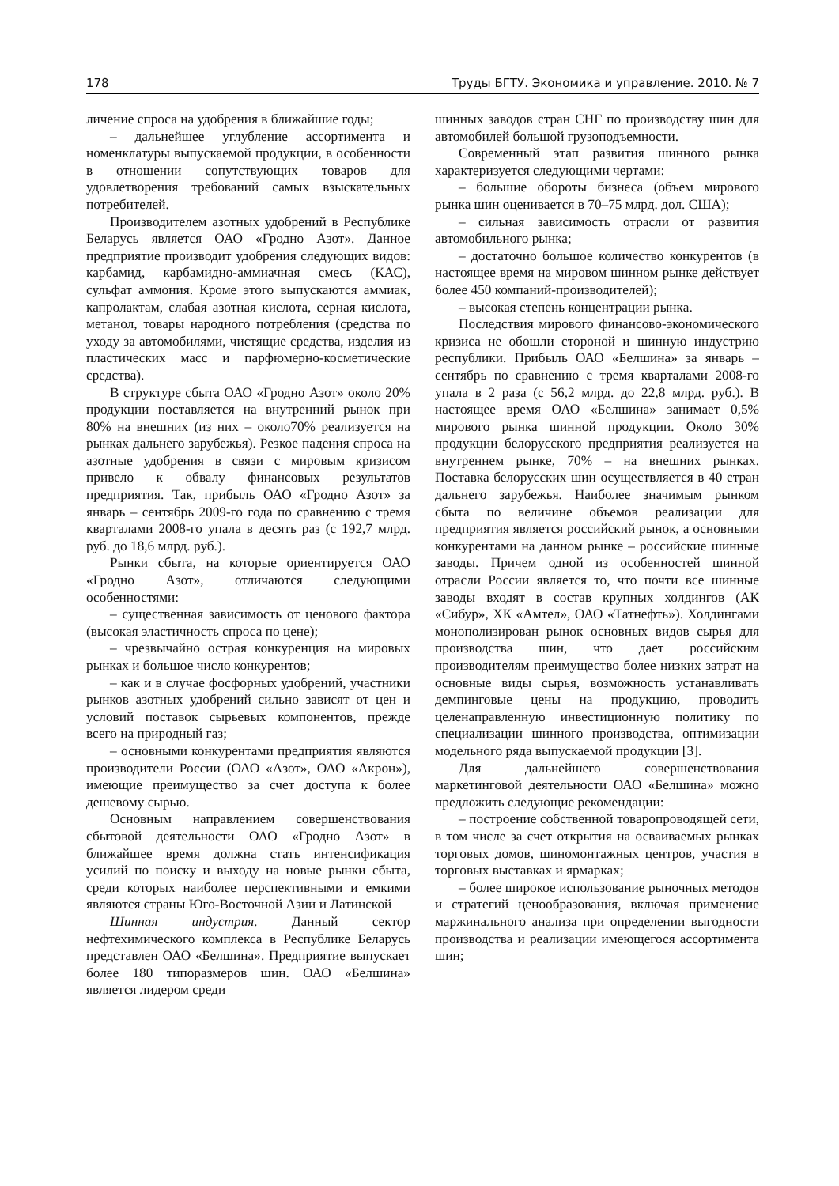178 Труды БГТУ. Экономика и управление. 2010. № 7
личение спроса на удобрения в ближайшие годы;
– дальнейшее углубление ассортимента и номенклатуры выпускаемой продукции, в особенности в отношении сопутствующих товаров для удовлетворения требований самых взыскательных потребителей.
Производителем азотных удобрений в Республике Беларусь является ОАО «Гродно Азот». Данное предприятие производит удобрения следующих видов: карбамид, карбамидно-аммиачная смесь (КАС), сульфат аммония. Кроме этого выпускаются аммиак, капролактам, слабая азотная кислота, серная кислота, метанол, товары народного потребления (средства по уходу за автомобилями, чистящие средства, изделия из пластических масс и парфюмерно-косметические средства).
В структуре сбыта ОАО «Гродно Азот» около 20% продукции поставляется на внутренний рынок при 80% на внешних (из них – около70% реализуется на рынках дальнего зарубежья). Резкое падения спроса на азотные удобрения в связи с мировым кризисом привело к обвалу финансовых результатов предприятия. Так, прибыль ОАО «Гродно Азот» за январь – сентябрь 2009-го года по сравнению с тремя кварталами 2008-го упала в десять раз (с 192,7 млрд. руб. до 18,6 млрд. руб.).
Рынки сбыта, на которые ориентируется ОАО «Гродно Азот», отличаются следующими особенностями:
– существенная зависимость от ценового фактора (высокая эластичность спроса по цене);
– чрезвычайно острая конкуренция на мировых рынках и большое число конкурентов;
– как и в случае фосфорных удобрений, участники рынков азотных удобрений сильно зависят от цен и условий поставок сырьевых компонентов, прежде всего на природный газ;
– основными конкурентами предприятия являются производители России (ОАО «Азот», ОАО «Акрон»), имеющие преимущество за счет доступа к более дешевому сырью.
Основным направлением совершенствования сбытовой деятельности ОАО «Гродно Азот» в ближайшее время должна стать интенсификация усилий по поиску и выходу на новые рынки сбыта, среди которых наиболее перспективными и емкими являются страны Юго-Восточной Азии и Латинской
Шинная индустрия. Данный сектор нефтехимического комплекса в Республике Беларусь представлен ОАО «Белшина». Предприятие выпускает более 180 типоразмеров шин. ОАО «Белшина» является лидером среди
шинных заводов стран СНГ по производству шин для автомобилей большой грузоподъемности.
Современный этап развития шинного рынка характеризуется следующими чертами:
– большие обороты бизнеса (объем мирового рынка шин оценивается в 70–75 млрд. дол. США);
– сильная зависимость отрасли от развития автомобильного рынка;
– достаточно большое количество конкурентов (в настоящее время на мировом шинном рынке действует более 450 компаний-производителей);
– высокая степень концентрации рынка.
Последствия мирового финансово-экономического кризиса не обошли стороной и шинную индустрию республики. Прибыль ОАО «Белшина» за январь – сентябрь по сравнению с тремя кварталами 2008-го упала в 2 раза (с 56,2 млрд. до 22,8 млрд. руб.). В настоящее время ОАО «Белшина» занимает 0,5% мирового рынка шинной продукции. Около 30% продукции белорусского предприятия реализуется на внутреннем рынке, 70% – на внешних рынках. Поставка белорусских шин осуществляется в 40 стран дальнего зарубежья. Наиболее значимым рынком сбыта по величине объемов реализации для предприятия является российский рынок, а основными конкурентами на данном рынке – российские шинные заводы. Причем одной из особенностей шинной отрасли России является то, что почти все шинные заводы входят в состав крупных холдингов (АК «Сибур», ХК «Амтел», ОАО «Татнефть»). Холдингами монополизирован рынок основных видов сырья для производства шин, что дает российским производителям преимущество более низких затрат на основные виды сырья, возможность устанавливать демпинговые цены на продукцию, проводить целенаправленную инвестиционную политику по специализации шинного производства, оптимизации модельного ряда выпускаемой продукции [3].
Для дальнейшего совершенствования маркетинговой деятельности ОАО «Белшина» можно предложить следующие рекомендации:
– построение собственной товаропроводящей сети, в том числе за счет открытия на осваиваемых рынках торговых домов, шиномонтажных центров, участия в торговых выставках и ярмарках;
– более широкое использование рыночных методов и стратегий ценообразования, включая применение маржинального анализа при определении выгодности производства и реализации имеющегося ассортимента шин;